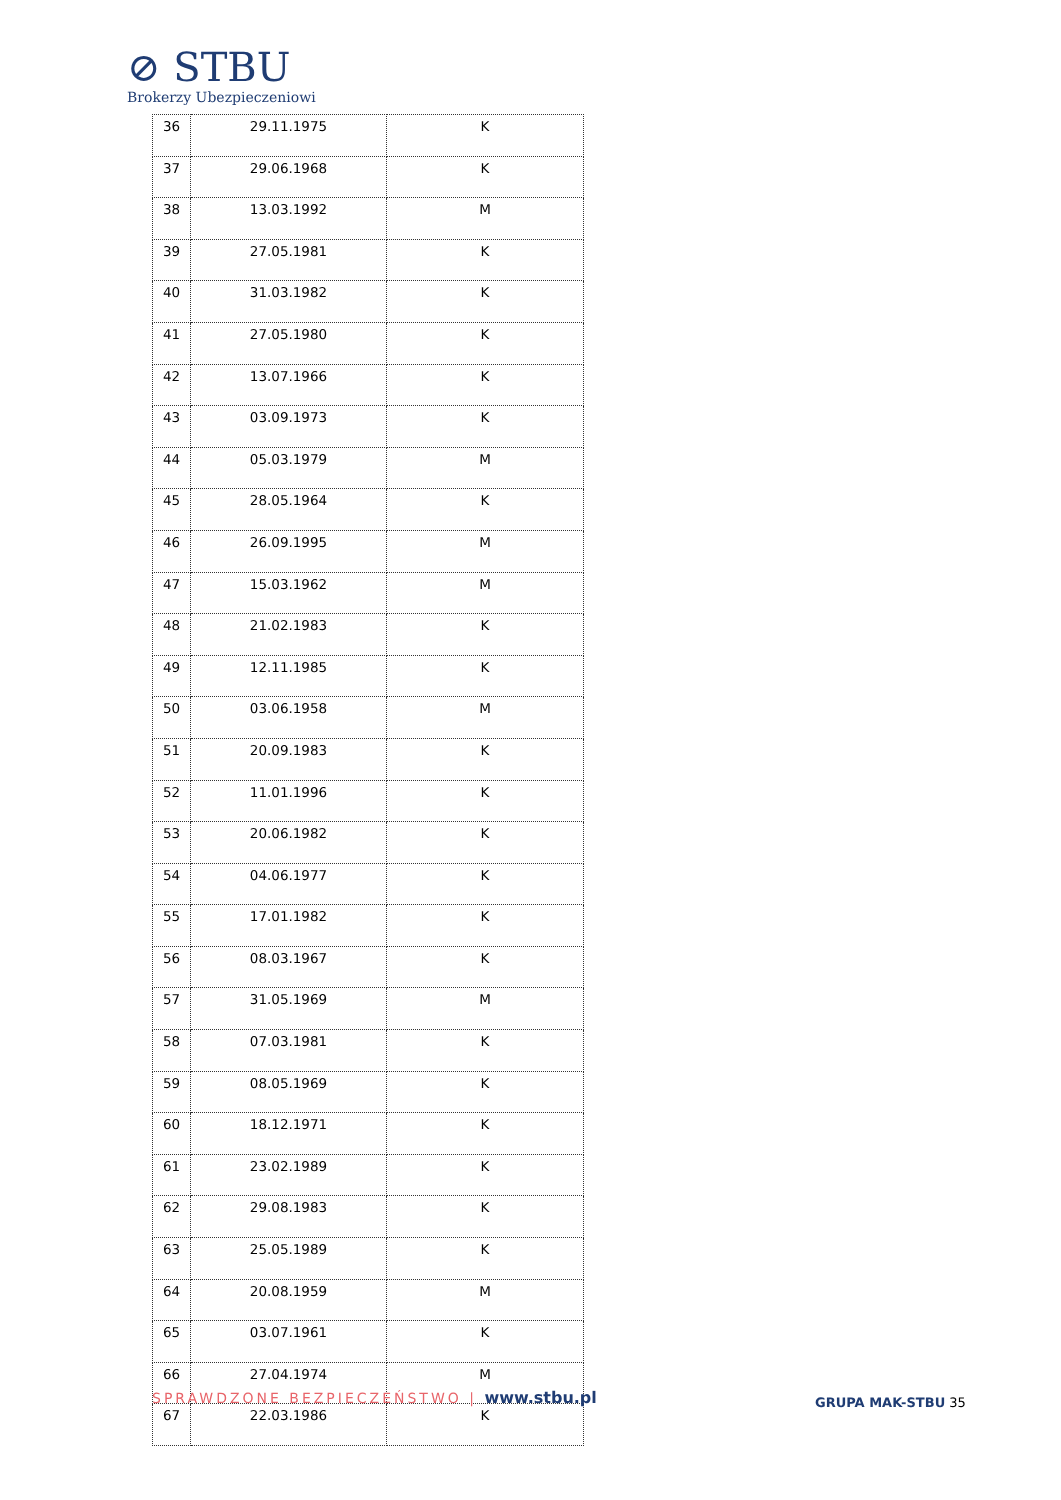⊘ STBU
Brokerzy Ubezpieczeniowi
| 36 | 29.11.1975 | K |
| 37 | 29.06.1968 | K |
| 38 | 13.03.1992 | M |
| 39 | 27.05.1981 | K |
| 40 | 31.03.1982 | K |
| 41 | 27.05.1980 | K |
| 42 | 13.07.1966 | K |
| 43 | 03.09.1973 | K |
| 44 | 05.03.1979 | M |
| 45 | 28.05.1964 | K |
| 46 | 26.09.1995 | M |
| 47 | 15.03.1962 | M |
| 48 | 21.02.1983 | K |
| 49 | 12.11.1985 | K |
| 50 | 03.06.1958 | M |
| 51 | 20.09.1983 | K |
| 52 | 11.01.1996 | K |
| 53 | 20.06.1982 | K |
| 54 | 04.06.1977 | K |
| 55 | 17.01.1982 | K |
| 56 | 08.03.1967 | K |
| 57 | 31.05.1969 | M |
| 58 | 07.03.1981 | K |
| 59 | 08.05.1969 | K |
| 60 | 18.12.1971 | K |
| 61 | 23.02.1989 | K |
| 62 | 29.08.1983 | K |
| 63 | 25.05.1989 | K |
| 64 | 20.08.1959 | M |
| 65 | 03.07.1961 | K |
| 66 | 27.04.1974 | M |
| 67 | 22.03.1986 | K |
SPRAWDZONE BEZPIECZEŃSTWO | www.stbu.pl
GRUPA MAK-STBU 35